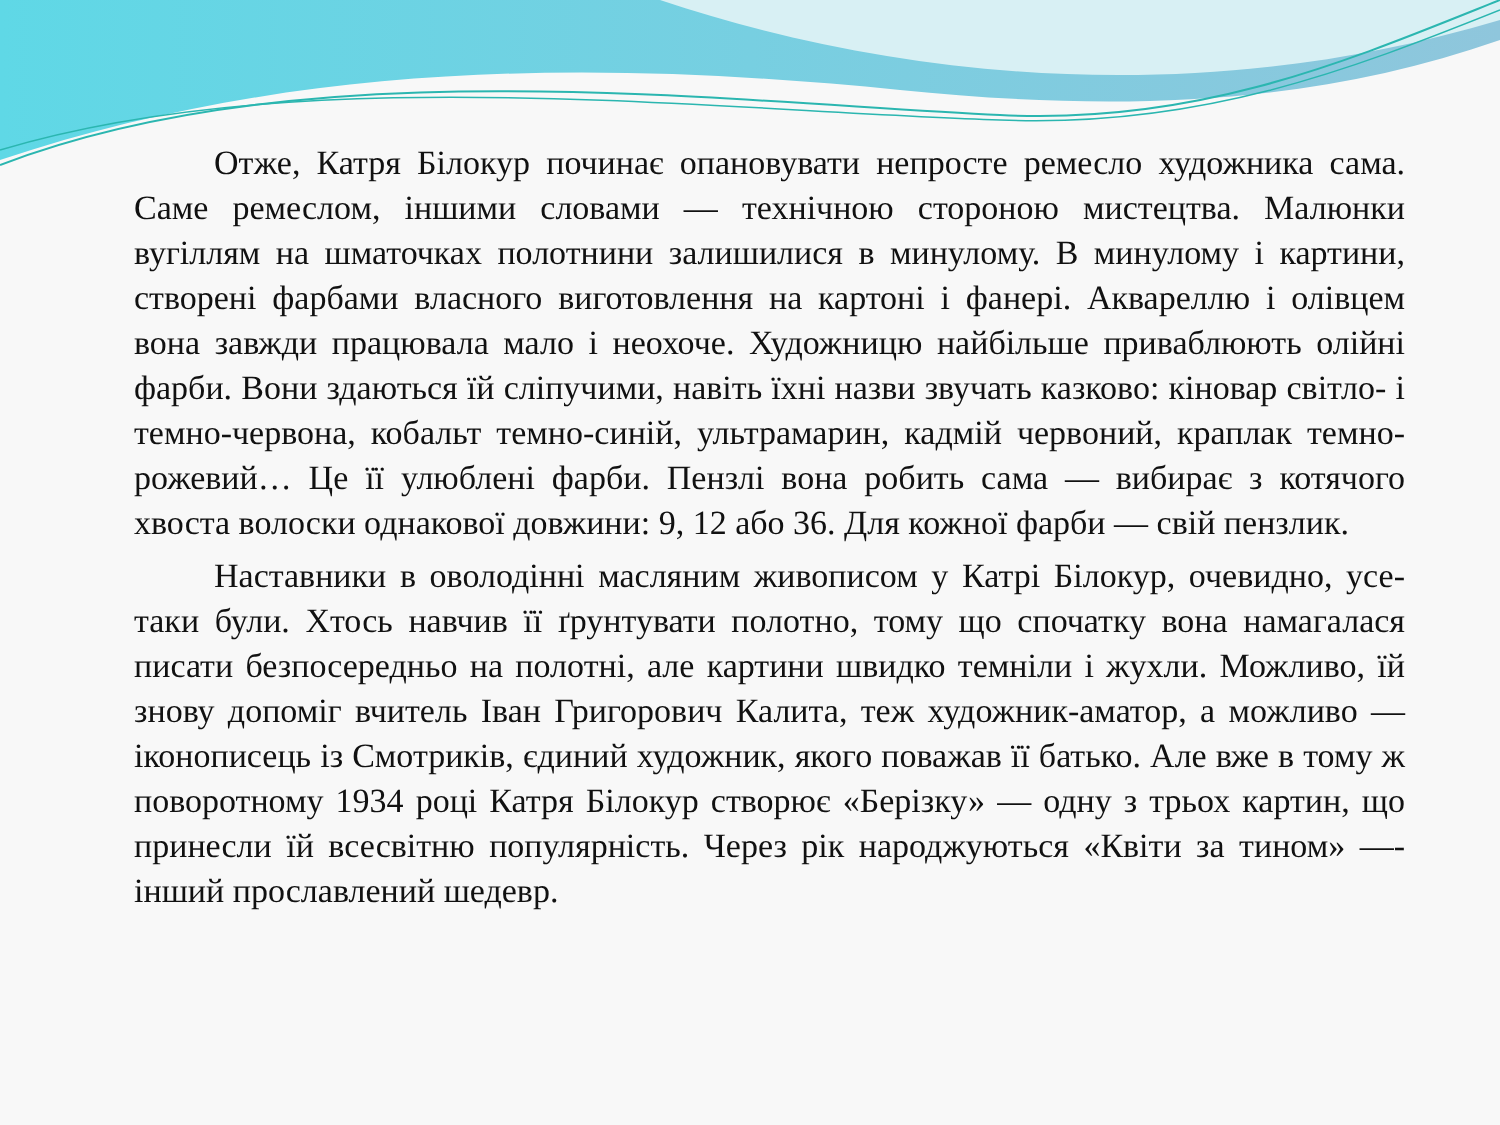Отже, Катря Білокур починає опановувати непросте ремесло художника сама. Саме ремеслом, іншими словами — технічною стороною мистецтва. Малюнки вугіллям на шматочках полотнини залишилися в минулому. В минулому і картини, створені фарбами власного виготовлення на картоні і фанері. Аквареллю і олівцем вона завжди працювала мало і неохоче. Художницю найбільше приваблюють олійні фарби. Вони здаються їй сліпучими, навіть їхні назви звучать казково: кіновар світло- і темно-червона, кобальт темно-синій, ультрамарин, кадмій червоний, краплак темно-рожевий… Це її улюблені фарби. Пензлі вона робить сама — вибирає з котячого хвоста волоски однакової довжини: 9, 12 або 36. Для кожної фарби — свій пензлик.
Наставники в оволодінні масляним живописом у Катрі Білокур, очевидно, усе-таки були. Хтось навчив її ґрунтувати полотно, тому що спочатку вона намагалася писати безпосередньо на полотні, але картини швидко темніли і жухли. Можливо, їй знову допоміг вчитель Іван Григорович Калита, теж художник-аматор, а можливо — іконописець із Смотриків, єдиний художник, якого поважав її батько. Але вже в тому ж поворотному 1934 році Катря Білокур створює «Берізку» — одну з трьох картин, що принесли їй всесвітню популярність. Через рік народжуються «Квіти за тином» —- інший прославлений шедевр.